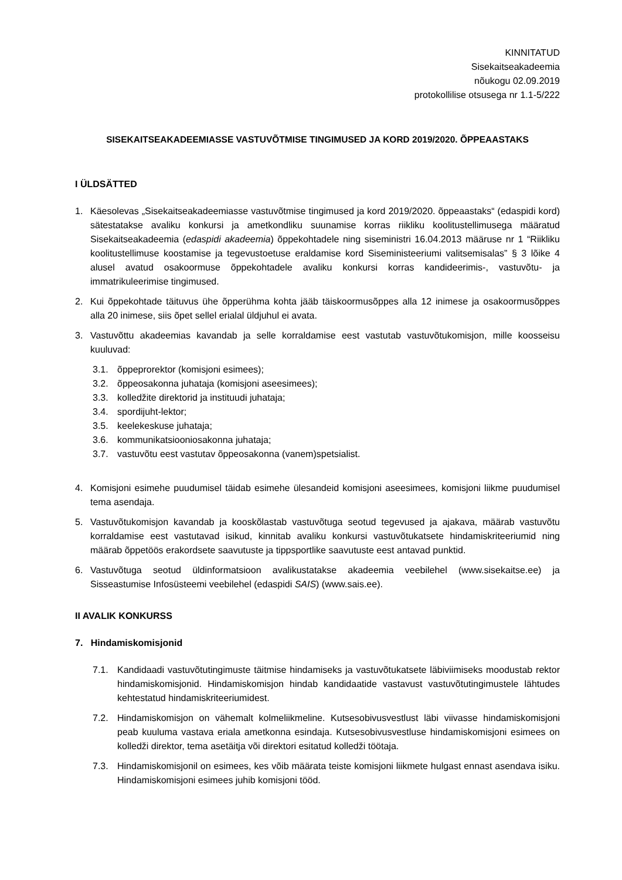KINNITATUD
Sisekaitseakadeemia
nõukogu 02.09.2019
protokollilise otsusega nr 1.1-5/222
SISEKAITSEAKADEEMIASSE VASTUVÕTMISE TINGIMUSED JA KORD 2019/2020. ÕPPEAASTAKS
I ÜLDSÄTTED
1. Käesolevas „Sisekaitseakadeemiasse vastuvõtmise tingimused ja kord 2019/2020. õppeaastaks“ (edaspidi kord) sätestatakse avaliku konkursi ja ametkondliku suunamise korras riikliku koolitustellimusega määratud Sisekaitseakadeemia (edaspidi akadeemia) õppekohtadele ning siseministri 16.04.2013 määruse nr 1 “Riikliku koolitustellimuse koostamise ja tegevustoetuse eraldamise kord Siseministeeriumi valitsemisalas” § 3 lõike 4 alusel avatud osakoormuse õppekohtadele avaliku konkursi korras kandideerimis-, vastuvõtu- ja immatrikuleerimise tingimused.
2. Kui õppekohtade täituvus ühe õpperühma kohta jääb täiskoormusõppes alla 12 inimese ja osakoormusõppes alla 20 inimese, siis õpet sellel erialal üldjuhul ei avata.
3. Vastuvõttu akadeemias kavandab ja selle korraldamise eest vastutab vastuvõtukomisjon, mille koosseisu kuuluvad:
3.1. õppeprorektor (komisjoni esimees);
3.2. õppeosakonna juhataja (komisjoni aseesimees);
3.3. kolledžite direktorid ja instituudi juhataja;
3.4. spordijuht-lektor;
3.5. keelekeskuse juhataja;
3.6. kommunikatsiooniosakonna juhataja;
3.7. vastuvõtu eest vastutav õppeosakonna (vanem)spetsialist.
4. Komisjoni esimehe puudumisel täidab esimehe ülesandeid komisjoni aseesimees, komisjoni liikme puudumisel tema asendaja.
5. Vastuvõtukomisjon kavandab ja kooskõlastab vastuvõtuga seotud tegevused ja ajakava, määrab vastuvõtu korraldamise eest vastutavad isikud, kinnitab avaliku konkursi vastuvõtukatsete hindamiskriteeriumid ning määrab õppetöös erakordsete saavutuste ja tippsportlike saavutuste eest antavad punktid.
6. Vastuvõtuga seotud üldinformatsioon avalikustatakse akadeemia veebilehel (www.sisekaitse.ee) ja Sisseastumise Infosüsteemi veebilehel (edaspidi SAIS) (www.sais.ee).
II AVALIK KONKURSS
7. Hindamiskomisjonid
7.1. Kandidaadi vastuvõtutingimuste täitmise hindamiseks ja vastuvõtukatsete läbiviimiseks moodustab rektor hindamiskomisjonid. Hindamiskomisjon hindab kandidaatide vastavust vastuvõtutingimustele lähtudes kehtestatud hindamiskriteeriumidest.
7.2. Hindamiskomisjon on vähemalt kolmeliikmeline. Kutsesobivusvestlust läbi viivasse hindamiskomisjoni peab kuuluma vastava eriala ametkonna esindaja. Kutsesobivusvestluse hindamiskomisjoni esimees on kolledži direktor, tema asetäitja või direktori esitatud kolledži töötaja.
7.3. Hindamiskomisjonil on esimees, kes võib määrata teiste komisjoni liikmete hulgast ennast asendava isiku. Hindamiskomisjoni esimees juhib komisjoni tööd.